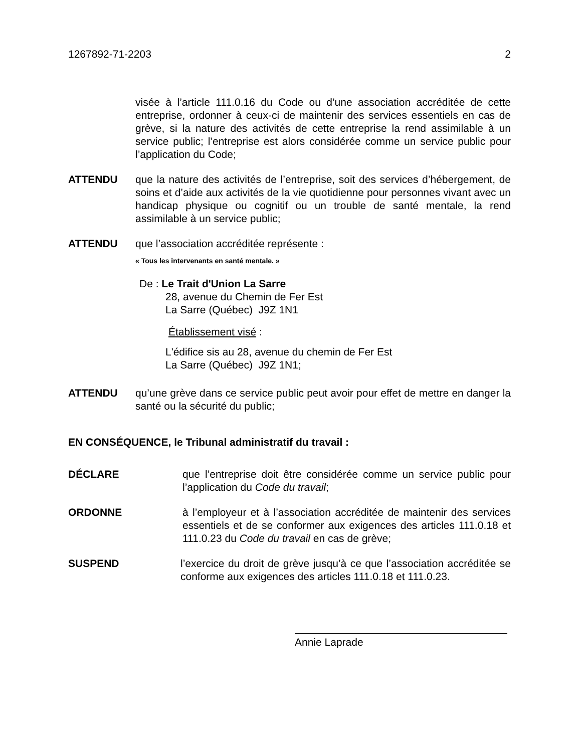1267892-71-2203 2
visée à l’article 111.0.16 du Code ou d’une association accréditée de cette entreprise, ordonner à ceux-ci de maintenir des services essentiels en cas de grève, si la nature des activités de cette entreprise la rend assimilable à un service public; l’entreprise est alors considérée comme un service public pour l’application du Code;
ATTENDU que la nature des activités de l’entreprise, soit des services d’hébergement, de soins et d’aide aux activités de la vie quotidienne pour personnes vivant avec un handicap physique ou cognitif ou un trouble de santé mentale, la rend assimilable à un service public;
ATTENDU que l’association accréditée représente :
« Tous les intervenants en santé mentale. »
De : Le Trait d'Union La Sarre
28, avenue du Chemin de Fer Est
La Sarre (Québec) J9Z 1N1
Établissement visé :
L'édifice sis au 28, avenue du chemin de Fer Est
La Sarre (Québec) J9Z 1N1;
ATTENDU qu’une grève dans ce service public peut avoir pour effet de mettre en danger la santé ou la sécurité du public;
EN CONSÉQUENCE, le Tribunal administratif du travail :
DÉCLARE que l’entreprise doit être considérée comme un service public pour l’application du Code du travail;
ORDONNE à l’employeur et à l’association accréditée de maintenir des services essentiels et de se conformer aux exigences des articles 111.0.18 et 111.0.23 du Code du travail en cas de grève;
SUSPEND l’exercice du droit de grève jusqu’à ce que l’association accréditée se conforme aux exigences des articles 111.0.18 et 111.0.23.
Annie Laprade